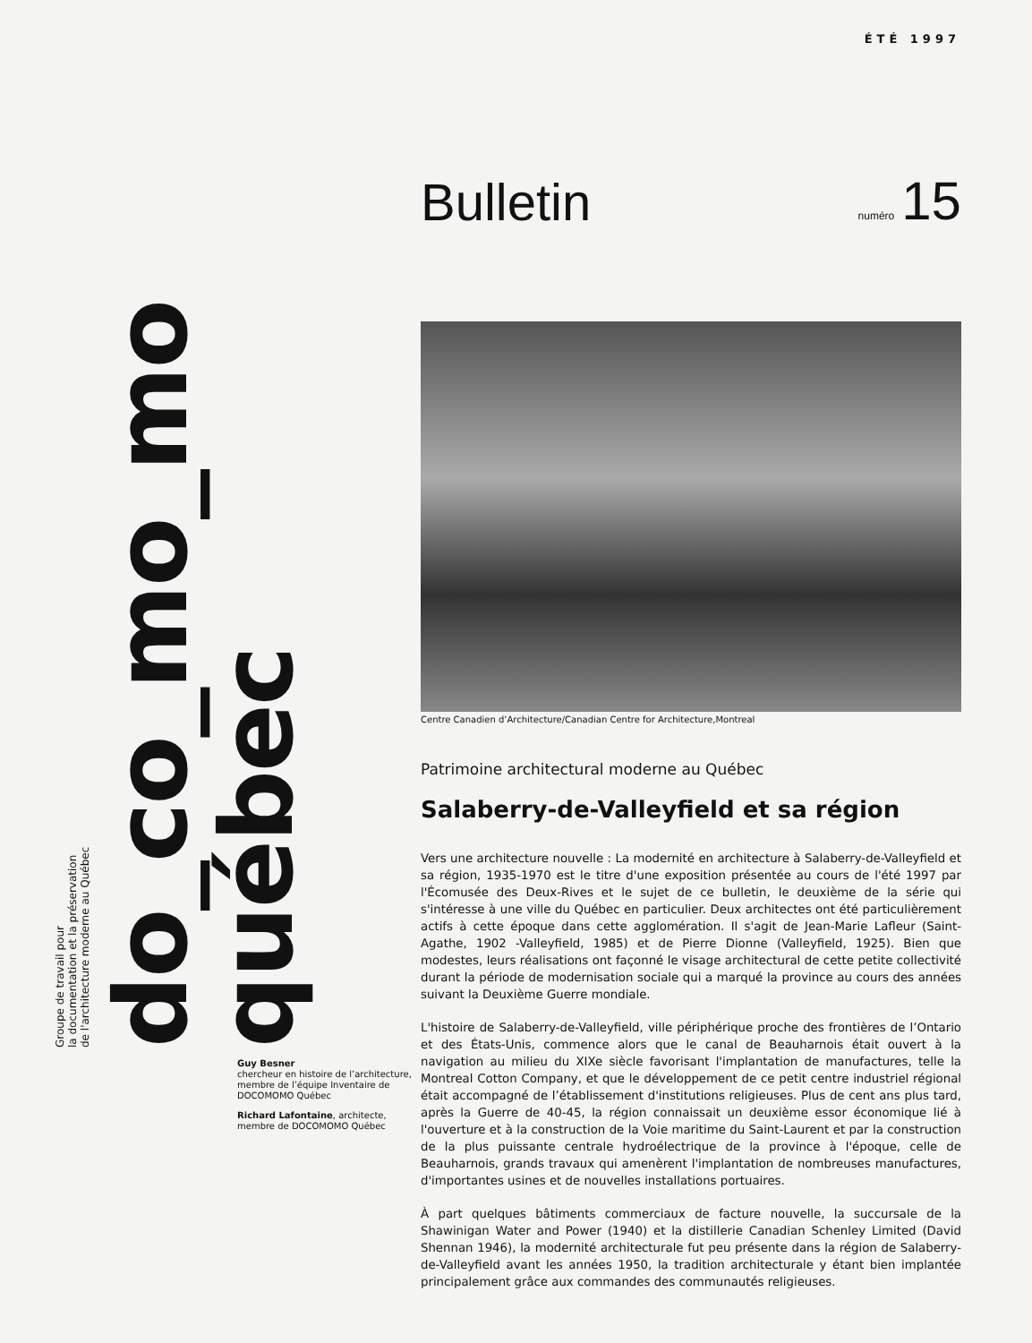ÉTÉ 1997
Groupe de travail pour
la documentation et la préservation
de l'architecture moderne au Québec
do_co_mo_mo québec
Bulletin
numéro 15
Centre Canadien d’Architecture/Canadian Centre for Architecture,Montreal
Patrimoine architectural moderne au Québec
Salaberry-de-Valleyfield et sa région
Vers une architecture nouvelle : La modernité en architecture à Salaberry-de-Valleyfield et sa région, 1935-1970 est le titre d'une exposition présentée au cours de l'été 1997 par l'Écomusée des Deux-Rives et le sujet de ce bulletin, le deuxième de la série qui s'intéresse à une ville du Québec en particulier. Deux architectes ont été particulièrement actifs à cette époque dans cette agglomération. Il s'agit de Jean-Marie Lafleur (Saint-Agathe, 1902 -Valleyfield, 1985) et de Pierre Dionne (Valleyfield, 1925). Bien que modestes, leurs réalisations ont façonné le visage architectural de cette petite collectivité durant la période de modernisation sociale qui a marqué la province au cours des années suivant la Deuxième Guerre mondiale.
L'histoire de Salaberry-de-Valleyfield, ville périphérique proche des frontières de l’Ontario et des États-Unis, commence alors que le canal de Beauharnois était ouvert à la navigation au milieu du XIXe siècle favorisant l'implantation de manufactures, telle la Montreal Cotton Company, et que le développement de ce petit centre industriel régional était accompagné de l’établissement d'institutions religieuses. Plus de cent ans plus tard, après la Guerre de 40-45, la région connaissait un deuxième essor économique lié à l'ouverture et à la construction de la Voie maritime du Saint-Laurent et par la construction de la plus puissante centrale hydroélectrique de la province à l'époque, celle de Beauharnois, grands travaux qui amenèrent l'implantation de nombreuses manufactures, d'importantes usines et de nouvelles installations portuaires.
À part quelques bâtiments commerciaux de facture nouvelle, la succursale de la Shawinigan Water and Power (1940) et la distillerie Canadian Schenley Limited (David Shennan 1946), la modernité architecturale fut peu présente dans la région de Salaberry-de-Valleyfield avant les années 1950, la tradition architecturale y étant bien implantée principalement grâce aux commandes des communautés religieuses.
Guy Besner
chercheur en histoire de l’architecture, membre de l’équipe Inventaire de DOCOMOMO Québec
Richard Lafontaine, architecte, membre de DOCOMOMO Québec